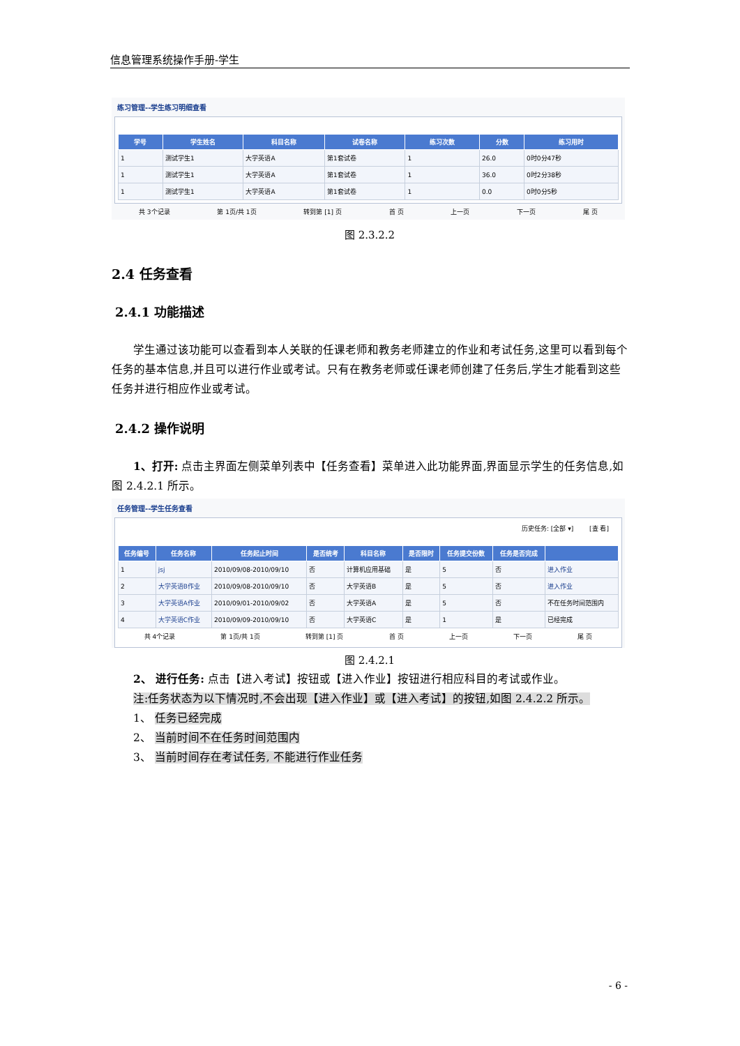信息管理系统操作手册-学生
练习管理--学生练习明细查看
| 学号 | 学生姓名 | 科目名称 | 试卷名称 | 练习次数 | 分数 | 练习用时 |
| --- | --- | --- | --- | --- | --- | --- |
| 1 | 测试学生1 | 大学英语A | 第1套试卷 | 1 | 26.0 | 0时0分47秒 |
| 1 | 测试学生1 | 大学英语A | 第1套试卷 | 1 | 36.0 | 0时2分38秒 |
| 1 | 测试学生1 | 大学英语A | 第1套试卷 | 1 | 0.0 | 0时0分5秒 |
共 3个记录 第 1页/共 1页 转到第 [1] 页 首 页 上一页 下一页 尾 页
图 2.3.2.2
2.4 任务查看
2.4.1 功能描述
学生通过该功能可以查看到本人关联的任课老师和教务老师建立的作业和考试任务,这里可以看到每个任务的基本信息,并且可以进行作业或考试。只有在教务老师或任课老师创建了任务后,学生才能看到这些任务并进行相应作业或考试。
2.4.2 操作说明
1、打开: 点击主界面左侧菜单列表中【任务查看】菜单进入此功能界面,界面显示学生的任务信息,如图 2.4.2.1 所示。
任务管理--学生任务查看
历史任务: [全部 ▾] [查 看]
| 任务编号 | 任务名称 | 任务起止时间 | 是否统考 | 科目名称 | 是否限时 | 任务提交份数 | 任务是否完成 | |
| --- | --- | --- | --- | --- | --- | --- | --- | --- |
| 1 | jsj | 2010/09/08-2010/09/10 | 否 | 计算机应用基础 | 是 | 5 | 否 | 进入作业 |
| 2 | 大学英语B作业 | 2010/09/08-2010/09/10 | 否 | 大学英语B | 是 | 5 | 否 | 进入作业 |
| 3 | 大学英语A作业 | 2010/09/01-2010/09/02 | 否 | 大学英语A | 是 | 5 | 否 | 不在任务时间范围内 |
| 4 | 大学英语C作业 | 2010/09/09-2010/09/10 | 否 | 大学英语C | 是 | 1 | 是 | 已经完成 |
共 4个记录 第 1页/共 1页 转到第 [1] 页 首 页 上一页 下一页 尾 页
图 2.4.2.1
2、 进行任务: 点击【进入考试】按钮或【进入作业】按钮进行相应科目的考试或作业。
注:任务状态为以下情况时,不会出现【进入作业】或【进入考试】的按钮,如图 2.4.2.2 所示。
1、 任务已经完成
2、 当前时间不在任务时间范围内
3、 当前时间存在考试任务, 不能进行作业任务
- 6 -